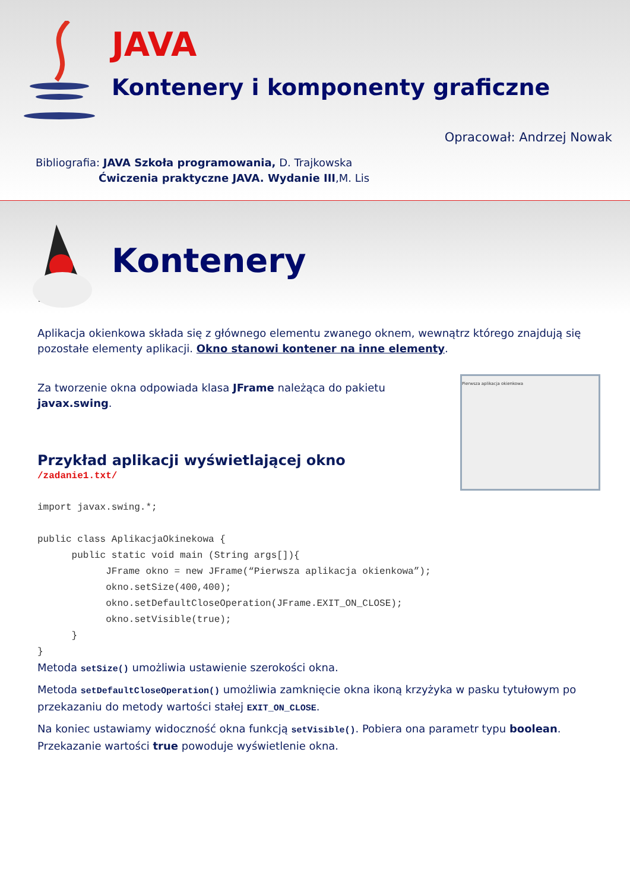JAVA
Kontenery i komponenty graficzne
Opracował: Andrzej Nowak
Bibliografia: JAVA Szkoła programowania, D. Trajkowska
Ćwiczenia praktyczne JAVA. Wydanie III,M. Lis
Kontenery
Aplikacja okienkowa składa się z głównego elementu zwanego oknem, wewnątrz którego znajdują się pozostałe elementy aplikacji. Okno stanowi kontener na inne elementy.
Pierwsza aplikacja okienkowa Za tworzenie okna odpowiada klasa JFrame należąca do pakietu javax.swing.
Przykład aplikacji wyświetlającej okno
/zadanie1.txt/
import javax.swing.*;

public class AplikacjaOkinekowa {
      public static void main (String args[]){
            JFrame okno = new JFrame(“Pierwsza aplikacja okienkowa”);
            okno.setSize(400,400);
            okno.setDefaultCloseOperation(JFrame.EXIT_ON_CLOSE);
            okno.setVisible(true);
      }
}
Metoda setSize() umożliwia ustawienie szerokości okna.
Metoda setDefaultCloseOperation() umożliwia zamknięcie okna ikoną krzyżyka w pasku tytułowym po przekazaniu do metody wartości stałej EXIT_ON_CLOSE.
Na koniec ustawiamy widoczność okna funkcją setVisible(). Pobiera ona parametr typu boolean. Przekazanie wartości true powoduje wyświetlenie okna.